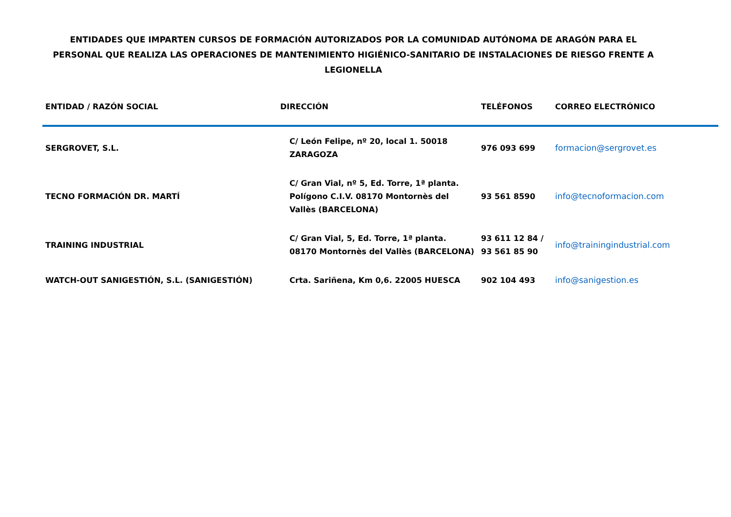ENTIDADES QUE IMPARTEN CURSOS DE FORMACIÓN AUTORIZADOS POR LA COMUNIDAD AUTÓNOMA DE ARAGÓN PARA EL PERSONAL QUE REALIZA LAS OPERACIONES DE MANTENIMIENTO HIGIÉNICO-SANITARIO DE INSTALACIONES DE RIESGO FRENTE A LEGIONELLA
| ENTIDAD / RAZÓN SOCIAL | DIRECCIÓN | TELÉFONOS | CORREO ELECTRÓNICO |
| --- | --- | --- | --- |
| SERGROVET, S.L. | C/ León Felipe, nº 20, local 1. 50018 ZARAGOZA | 976 093 699 | formacion@sergrovet.es |
| TECNO FORMACIÓN DR. MARTÍ | C/ Gran Vial, nº 5, Ed. Torre, 1ª planta. Polígono C.I.V. 08170 Montornès del Vallès (BARCELONA) | 93 561 8590 | info@tecnoformacion.com |
| TRAINING INDUSTRIAL | C/ Gran Vial, 5, Ed. Torre, 1ª planta. 08170 Montornès del Vallès (BARCELONA) | 93 611 12 84 / 93 561 85 90 | info@trainingindustrial.com |
| WATCH-OUT SANIGESTIÓN, S.L. (SANIGESTIÓN) | Crta. Sariñena, Km 0,6. 22005 HUESCA | 902 104 493 | info@sanigestion.es |